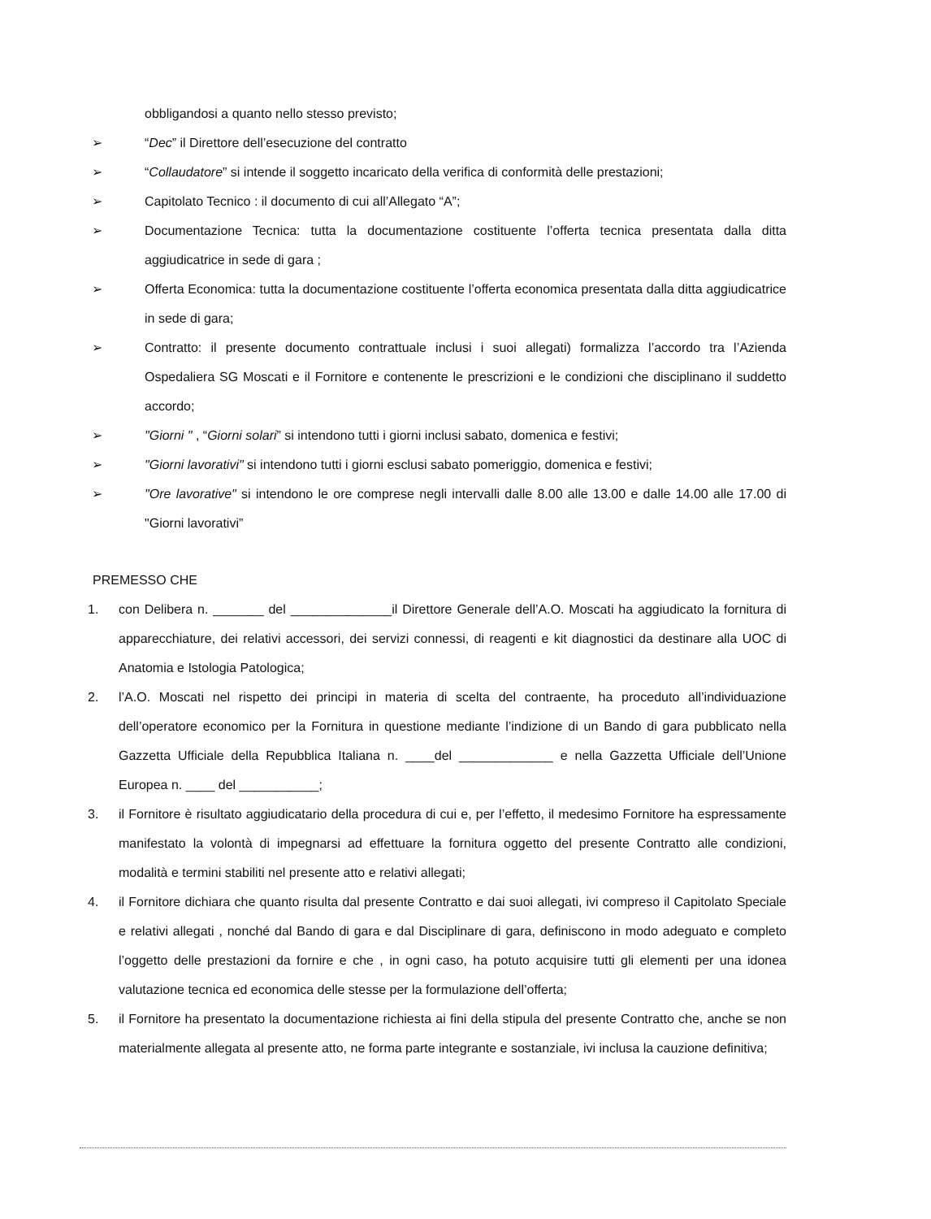obbligandosi a quanto nello stesso previsto;
➢ “Dec” il Direttore dell’esecuzione del contratto
➢ “Collaudatore” si intende il soggetto incaricato della verifica di conformità delle prestazioni;
➢ Capitolato Tecnico : il documento di cui all’Allegato “A”;
➢ Documentazione Tecnica: tutta la documentazione costituente l’offerta tecnica presentata dalla ditta aggiudicatrice in sede di gara ;
➢ Offerta Economica: tutta la documentazione costituente l’offerta economica presentata dalla ditta aggiudicatrice in sede di gara;
➢ Contratto: il presente documento contrattuale inclusi i suoi allegati) formalizza l’accordo tra l’Azienda Ospedaliera SG Moscati e il Fornitore e contenente le prescrizioni e le condizioni che disciplinano il suddetto accordo;
➢ "Giorni " , “Giorni solari” si intendono tutti i giorni inclusi sabato, domenica e festivi;
➢ "Giorni lavorativi" si intendono tutti i giorni esclusi sabato pomeriggio, domenica e festivi;
➢ "Ore lavorative" si intendono le ore comprese negli intervalli dalle 8.00 alle 13.00 e dalle 14.00 alle 17.00 di "Giorni lavorativi”
PREMESSO CHE
1. con Delibera n. _______ del ______________il Direttore Generale dell’A.O. Moscati ha aggiudicato la fornitura di apparecchiature, dei relativi accessori, dei servizi connessi, di reagenti e kit diagnostici da destinare alla UOC di Anatomia e Istologia Patologica;
2. l’A.O. Moscati nel rispetto dei principi in materia di scelta del contraente, ha proceduto all’individuazione dell’operatore economico per la Fornitura in questione mediante l’indizione di un Bando di gara pubblicato nella Gazzetta Ufficiale della Repubblica Italiana n. ____del _____________ e nella Gazzetta Ufficiale dell’Unione Europea n. ____ del ___________;
3. il Fornitore è risultato aggiudicatario della procedura di cui e, per l’effetto, il medesimo Fornitore ha espressamente manifestato la volontà di impegnarsi ad effettuare la fornitura oggetto del presente Contratto alle condizioni, modalità e termini stabiliti nel presente atto e relativi allegati;
4. il Fornitore dichiara che quanto risulta dal presente Contratto e dai suoi allegati, ivi compreso il Capitolato Speciale e relativi allegati , nonché dal Bando di gara e dal Disciplinare di gara, definiscono in modo adeguato e completo l’oggetto delle prestazioni da fornire e che , in ogni caso, ha potuto acquisire tutti gli elementi per una idonea valutazione tecnica ed economica delle stesse per la formulazione dell’offerta;
5. il Fornitore ha presentato la documentazione richiesta ai fini della stipula del presente Contratto che, anche se non materialmente allegata al presente atto, ne forma parte integrante e sostanziale, ivi inclusa la cauzione definitiva;